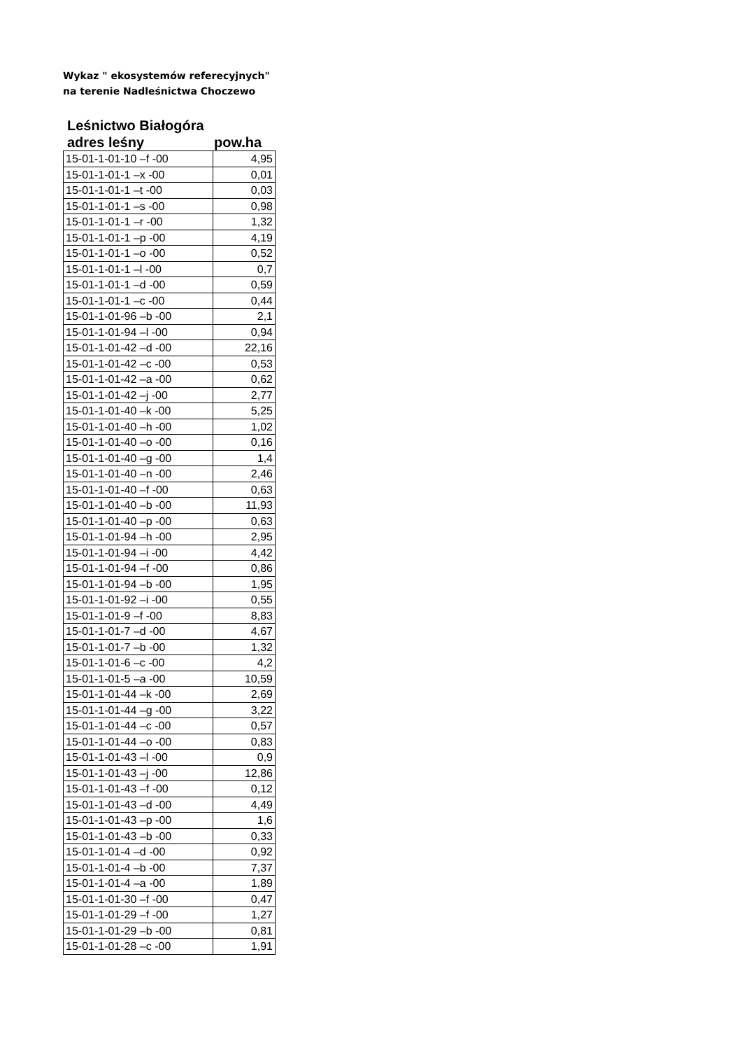Wykaz " ekosystemów referecyjnych"
na terenie Nadleśnictwa Choczewo
Leśnictwo Białogóra
adres leśny pow.ha
| 15-01-1-01-10 –f -00 | 4,95 |
| 15-01-1-01-1 –x -00 | 0,01 |
| 15-01-1-01-1 –t -00 | 0,03 |
| 15-01-1-01-1 –s -00 | 0,98 |
| 15-01-1-01-1 –r -00 | 1,32 |
| 15-01-1-01-1 –p -00 | 4,19 |
| 15-01-1-01-1 –o -00 | 0,52 |
| 15-01-1-01-1 –l -00 | 0,7 |
| 15-01-1-01-1 –d -00 | 0,59 |
| 15-01-1-01-1 –c -00 | 0,44 |
| 15-01-1-01-96 –b -00 | 2,1 |
| 15-01-1-01-94 –l -00 | 0,94 |
| 15-01-1-01-42 –d -00 | 22,16 |
| 15-01-1-01-42 –c -00 | 0,53 |
| 15-01-1-01-42 –a -00 | 0,62 |
| 15-01-1-01-42 –j -00 | 2,77 |
| 15-01-1-01-40 –k -00 | 5,25 |
| 15-01-1-01-40 –h -00 | 1,02 |
| 15-01-1-01-40 –o -00 | 0,16 |
| 15-01-1-01-40 –g -00 | 1,4 |
| 15-01-1-01-40 –n -00 | 2,46 |
| 15-01-1-01-40 –f -00 | 0,63 |
| 15-01-1-01-40 –b -00 | 11,93 |
| 15-01-1-01-40 –p -00 | 0,63 |
| 15-01-1-01-94 –h -00 | 2,95 |
| 15-01-1-01-94 –i -00 | 4,42 |
| 15-01-1-01-94 –f -00 | 0,86 |
| 15-01-1-01-94 –b -00 | 1,95 |
| 15-01-1-01-92 –i -00 | 0,55 |
| 15-01-1-01-9 –f -00 | 8,83 |
| 15-01-1-01-7 –d -00 | 4,67 |
| 15-01-1-01-7 –b -00 | 1,32 |
| 15-01-1-01-6 –c -00 | 4,2 |
| 15-01-1-01-5 –a -00 | 10,59 |
| 15-01-1-01-44 –k -00 | 2,69 |
| 15-01-1-01-44 –g -00 | 3,22 |
| 15-01-1-01-44 –c -00 | 0,57 |
| 15-01-1-01-44 –o -00 | 0,83 |
| 15-01-1-01-43 –l -00 | 0,9 |
| 15-01-1-01-43 –j -00 | 12,86 |
| 15-01-1-01-43 –f -00 | 0,12 |
| 15-01-1-01-43 –d -00 | 4,49 |
| 15-01-1-01-43 –p -00 | 1,6 |
| 15-01-1-01-43 –b -00 | 0,33 |
| 15-01-1-01-4 –d -00 | 0,92 |
| 15-01-1-01-4 –b -00 | 7,37 |
| 15-01-1-01-4 –a -00 | 1,89 |
| 15-01-1-01-30 –f -00 | 0,47 |
| 15-01-1-01-29 –f -00 | 1,27 |
| 15-01-1-01-29 –b -00 | 0,81 |
| 15-01-1-01-28 –c -00 | 1,91 |